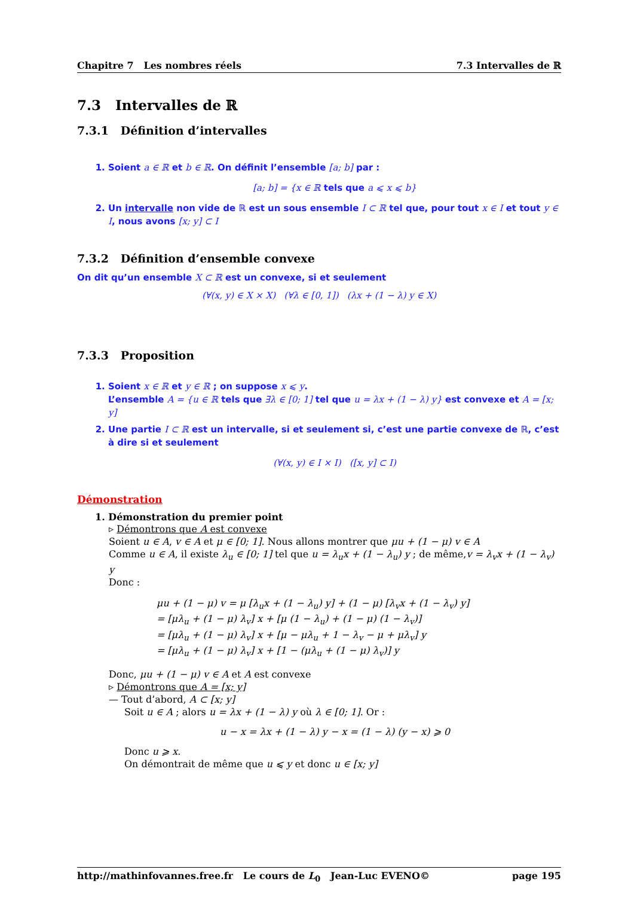Chapitre 7 Les nombres réels 7.3 Intervalles de ℝ
7.3 Intervalles de ℝ
7.3.1 Définition d’intervalles
1. Soient a ∈ ℝ et b ∈ ℝ. On définit l’ensemble [a; b] par :
[a; b] = {x ∈ ℝ tels que a ⩽ x ⩽ b}
2. Un intervalle non vide de ℝ est un sous ensemble I ⊂ ℝ tel que, pour tout x ∈ I et tout y ∈ I, nous avons [x; y] ⊂ I
7.3.2 Définition d’ensemble convexe
On dit qu’un ensemble X ⊂ ℝ est un convexe, si et seulement
(∀(x, y) ∈ X × X) (∀λ ∈ [0, 1]) (λx + (1 − λ) y ∈ X)
7.3.3 Proposition
1. Soient x ∈ ℝ et y ∈ ℝ ; on suppose x ⩽ y.
L’ensemble A = {u ∈ ℝ tels que ∃λ ∈ [0; 1] tel que u = λx + (1 − λ) y} est convexe et A = [x; y]
2. Une partie I ⊂ ℝ est un intervalle, si et seulement si, c’est une partie convexe de ℝ, c’est à dire si et seulement
(∀(x, y) ∈ I × I) ([x, y] ⊂ I)
Démonstration
1. Démonstration du premier point
▹ Démontrons que A est convexe
Soient u ∈ A, v ∈ A et μ ∈ [0; 1]. Nous allons montrer que μu + (1 − μ) v ∈ A
Comme u ∈ A, il existe λ<sub>u</sub> ∈ [0; 1] tel que u = λ<sub>u</sub>x + (1 − λ<sub>u</sub>) y ; de même,v = λ<sub>v</sub>x + (1 − λ<sub>v</sub>) y
Donc :
μu + (1 − μ) v = μ [λ<sub>u</sub>x + (1 − λ<sub>u</sub>) y] + (1 − μ) [λ<sub>v</sub>x + (1 − λ<sub>v</sub>) y]
= [μλ<sub>u</sub> + (1 − μ) λ<sub>v</sub>] x + [μ (1 − λ<sub>u</sub>) + (1 − μ) (1 − λ<sub>v</sub>)]
= [μλ<sub>u</sub> + (1 − μ) λ<sub>v</sub>] x + [μ − μλ<sub>u</sub> + 1 − λ<sub>v</sub> − μ + μλ<sub>v</sub>] y
= [μλ<sub>u</sub> + (1 − μ) λ<sub>v</sub>] x + [1 − (μλ<sub>u</sub> + (1 − μ) λ<sub>v</sub>)] y
Donc, μu + (1 − μ) v ∈ A et A est convexe
▹ Démontrons que A = [x; y]
— Tout d’abord, A ⊂ [x; y]
Soit u ∈ A ; alors u = λx + (1 − λ) y où λ ∈ [0; 1]. Or :
u − x = λx + (1 − λ) y − x = (1 − λ) (y − x) ⩾ 0
Donc u ⩾ x.
On démontrait de même que u ⩽ y et donc u ∈ [x; y]
http://mathinfovannes.free.fr Le cours de L<sub>0</sub> Jean-Luc EVENO© page 195